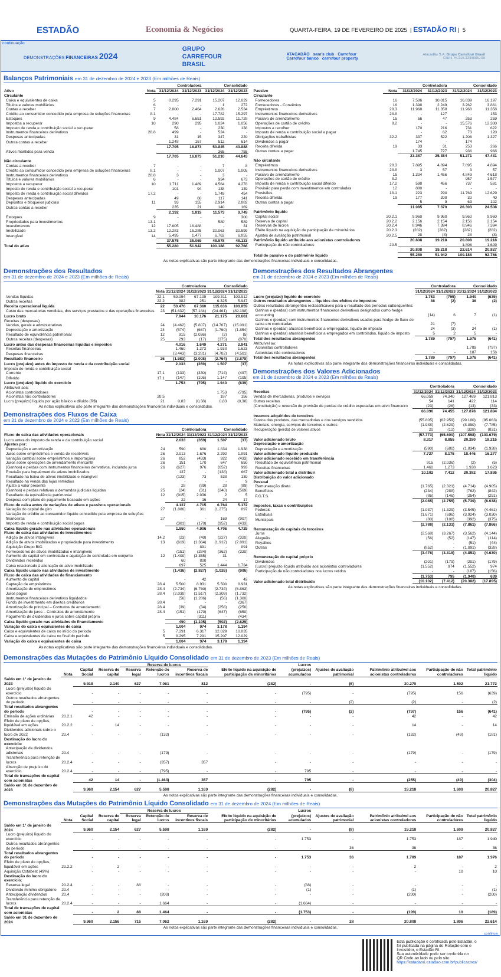ESTADÃO Economia & Negócios
QUARTA-FEIRA, 19 DE FEVEREIRO DE 2025 | ESTADÃO RI | 5
continuação
DEMONSTRAÇÕES FINANCEIRAS 2024
GRUPO
CARREFOUR
BRASIL
ATACADÃO sam's club Carrefour
Carrefour banco carrefour property
Atacadão S.A. Grupo Carrefour Brasil
CNPJ 75.315.333/0001-09
Balanços Patrimoniais em 31 de dezembro de 2024 e 2023 (Em milhões de Reais)
| | | Controladora | | Consolidado | |
| --- | --- | --- | --- | --- | --- |
| Ativo | Nota | 31/12/2024 | 31/12/2023 | 31/12/2024 | 31/12/2023 |
| Circulante | | | | | |
| Caixa e equivalentes de caixa | 5 | 8.295 | 7.291 | 15.207 | 12.029 |
| Títulos e valores mobiliários | 6 | - | - | 1 | 272 |
| Contas a receber | 7 | 2.800 | 2.464 | 2.626 | 2.534 |
| Crédito ao consumidor concedido pela empresa de soluções financeiras | 8.1 | - | - | 17.782 | 15.297 |
| Estoques | 9 | 4.484 | 6.651 | 12.592 | 11.728 |
| Impostos a recuperar | 10 | 290 | 295 | 1.024 | 1.056 |
| Imposto de renda e contribuição social a recuperar | | 58 | - | 230 | 138 |
| Instrumentos financeiros derivativos | 28.8 | 499 | - | 524 | - |
| Despesas antecipadas | | 31 | 15 | 347 | 220 |
| Outras contas a receber | | 1.248 | 157 | 512 | 614 |
| | | 17.705 | 16.873 | 50.845 | 43.888 |
| Ativos mantidos para venda | | - | - | 365 | 755 |
| | | 17.705 | 16.873 | 51.210 | 44.643 |
| Não circulante | | | | | |
| Contas a receber | 7 | - | - | 7 | 8 |
| Crédito ao consumidor concedido pela empresa de soluções financeiras | 8.1 | - | - | 1.007 | 1.005 |
| Instrumentos financeiros derivativos | 28.8 | 3 | - | 3 | - |
| Títulos e valores mobiliários | 6 | - | - | 934 | 673 |
| Impostos a recuperar | 10 | 1.711 | 1.489 | 4.564 | 4.278 |
| Imposto de renda e contribuição social a recuperar | | 101 | 94 | 138 | 139 |
| Imposto de renda e contribuição social diferidos | 17.2 | - | - | 1.749 | 454 |
| Despesas antecipadas | | 49 | 60 | 117 | 141 |
| Depósitos e bloqueios judiciais | 11 | 93 | 155 | 2.914 | 2.882 |
| Outras contas a receber | | 235 | 21 | 140 | 169 |
| | | 2.192 | 1.819 | 11.573 | 9.749 |
| Estoques | 9 | - | - | - | 300 |
| Propriedades para investimentos | 13.1 | - | - | 580 | 589 |
| Investimentos | 12 | 17.605 | 16.488 | - | 31 |
| Imobilizado | 13.2 | 12.283 | 15.285 | 30.063 | 30.599 |
| Intangível | 14 | 5.495 | 1.477 | 6.762 | 6.855 |
| | | 37.575 | 35.069 | 48.978 | 48.123 |
| Total do ativo | | 55.280 | 51.942 | 100.188 | 92.766 |
| | | Controladora | | Consolidado | |
| --- | --- | --- | --- | --- | --- |
| Passivo | Nota | 31/12/2024 | 31/12/2023 | 31/12/2024 | 31/12/2023 |
| Circulante | | | | | |
| Fornecedores | 16 | 7.506 | 10.015 | 16.839 | 16.197 |
| Fornecedores - Convênios | 16 | 1.398 | 2.249 | 3.262 | 3.861 |
| Empréstimos | 28.3 | 11.968 | 11.358 | 11.968 | 11.358 |
| Instrumentos financeiros derivativos | 28.8 | - | 127 | - | 153 |
| Passivo de arrendamento | 15 | 56 | 47 | 253 | 259 |
| Operações de cartão de crédito | 8.2 | - | - | 15.576 | 12.300 |
| Impostos a recolher | | 170 | 216 | 731 | 622 |
| Imposto de renda e contribuição social a pagar | | - | 62 | 73 | 120 |
| Obrigações trabalhistas | 32.2 | 337 | 522 | 1.206 | 1.327 |
| Dividendos a pagar | | 174 | - | 174 | - |
| Receita diferida | 19 | 33 | 31 | 253 | 266 |
| Outras contas a pagar | | 1.745 | 727 | 936 | 968 |
| | | 23.387 | 25.354 | 51.271 | 47.431 |
| Não circulante | | | | | |
| Empréstimos | 28.3 | 7.895 | 4.894 | 7.895 | 4.894 |
| Instrumentos financeiros derivativos | 28.8 | 3 | 57 | 3 | 57 |
| Passivo de arrendamento | 15 | 1.304 | 1.456 | 4.849 | 4.618 |
| Operações de cartão de crédito | 8.2 | - | - | 957 | 1.577 |
| Imposto de renda e contribuição social diferido | 17.2 | 598 | 456 | 737 | 591 |
| Provisão para perda com investimentos em controladas | 12 | 880 | - | - | - |
| Provisões | 18.1 | 223 | 290 | 11.769 | 12.629 |
| Receita diferida | 19 | 177 | 208 | 30 | 40 |
| Outras contas a pagar | | 5 | 9 | 63 | 102 |
| | | 11.085 | 7.370 | 26.303 | 24.508 |
| Patrimônio líquido | | | | | |
| Capital social | 20.2.1 | 9.960 | 9.960 | 9.960 | 9.960 |
| Reserva de capital | 20.2.2 | 2.156 | 2.154 | 2.156 | 2.154 |
| Reservas de lucros | 20.2.4 | 8.946 | 7.394 | 8.946 | 7.394 |
| Efeito líquido na aquisição de participação de minoritários | 20.2.3 | (282) | (282) | (282) | (282) |
| Ajustes de avaliação patrimonial | 20.2.5 | 28 | (8) | 28 | (8) |
| Patrimônio líquido atribuído aos acionistas controladores | | 20.808 | 19.218 | 20.808 | 19.218 |
| Participação de não controladores | 20.5 | - | - | 1.806 | 1.609 |
| | | 20.808 | 19.218 | 22.614 | 20.827 |
| Total do passivo e do patrimônio líquido | | 55.280 | 51.942 | 100.188 | 92.766 |
As notas explicativas são parte integrante das demonstrações financeiras individuais e consolidadas.
Demonstrações dos Resultados
em 31 de dezembro de 2024 e 2023 (Em milhões de Reais)
| | | Controladora | | Consolidado | |
| --- | --- | --- | --- | --- | --- |
| | Nota | 31/12/2024 | 31/12/2023 | 31/12/2024 | 31/12/2023 |
| Vendas líquidas | 22.1 | 59.094 | 67.109 | 109.311 | 103.912 |
| Outras receitas | 22.2 | 382 | 251 | 6.325 | 5.947 |
| Receita operacional líquida | 22 | 59.476 | 67.360 | 115.636 | 109.859 |
| Custo das mercadorias vendidas, dos serviços prestados e das operações financeiras | 23 | (51.632) | (57.184) | (94.461) | (89.198) |
| Lucro bruto | | 7.844 | 10.176 | 21.175 | 20.661 |
| Receitas (despesas) | | | | | |
| Vendas, gerais e administrativas | 24 | (4.462) | (5.807) | (14.767) | (15.091) |
| Depreciação e amortização | 24 | (574) | (667) | (1.760) | (1.854) |
| Resultado de equivalência patrimonial | 12 | 915 | (2.036) | (2) | (5) |
| Outras receitas (despesas) | 25 | 293 | (17) | (375) | (870) |
| Lucro antes das despesas financeiras líquidas e impostos | | 4.016 | 1.649 | 4.271 | 2.841 |
| Receitas financeiras | | 1.460 | 1.273 | 1.938 | 1.623 |
| Despesas financeiras | | (3.443) | (3.281) | (4.702) | (4.501) |
| Resultado financeiro | 26 | (1.983) | (2.008) | (2.764) | (2.878) |
| Lucro (prejuízo) antes do imposto de renda e da contribuição social | | 2.033 | (359) | 1.507 | (37) |
| Imposto de renda e contribuição social | | | | | |
| Corrente | 17.1 | (133) | (330) | (714) | (497) |
| Diferido | 17.1 | (147) | (106) | 1.147 | (105) |
| Lucro (prejuízo) líquido do exercício | | 1.753 | (795) | 1.940 | (639) |
| Atribuível aos: | | | | | |
| Acionistas controladores | | | | 1.753 | (795) |
| Acionistas não controladores | 20.5 | | | 187 | 156 |
| Lucro (prejuízo) líquido por ação básico e diluído (R$) | 21 | 0,83 | (0,38) | 0,83 | (0,38) |
As notas explicativas são parte integrante das demonstrações financeiras individuais e consolidadas.
Demonstrações dos Fluxos de Caixa
em 31 de dezembro de 2024 e 2023 (Em milhões de Reais)
| | | Controladora | | Consolidado | |
| --- | --- | --- | --- | --- | --- |
| Fluxo de caixa das atividades operacionais | Nota | 31/12/2024 | 31/12/2023 | 31/12/2024 | 31/12/2023 |
| Lucro antes do imposto de renda e da contribuição social | | 2.033 | (359) | 1.507 | (37) |
| Ajustes por: | | | | | |
| Depreciação e amortização | 24 | 590 | 680 | 1.834 | 1.938 |
| Juros sobre empréstimos e venda de recebíveis | 26 | 2.013 | 1.676 | 2.292 | 1.891 |
| Variação cambial sobre empréstimos e importações | 26 | 852 | (433) | 922 | (433) |
| Juros sobre operações de arrendamento mercantil | 26 | 151 | 170 | 647 | 650 |
| (Ganhos) e perdas com instrumentos financeiros derivativos, incluindo juros | 26 | (627) | 976 | (652) | 993 |
| Provisão para impairment de ativos imobilizados | | 137 | - | (138) | 667 |
| Resultado na baixa de ativos imobilizado e intangível | | (123) | 73 | 538 | 130 |
| Resultado na venda das lojas remédios | | - | - | - | 9 |
| Ajuste a valor presente | | 28 | (89) | 28 | (89) |
| (Ganhos) e perdas relativas a demandas judiciais líquidas | 25 | (24) | (31) | (240) | (569) |
| Resultado da equivalência patrimonial | 12 | (915) | 2.036 | 2 | 5 |
| Despesa com plano de pagamento baseado em ações | | 22 | 16 | 24 | 17 |
| Fluxo de caixa antes de variações de ativos e passivos operacionais | | 4.137 | 4.715 | 6.764 | 5.172 |
| Variação do capital de giro | 27 | (1.886) | 361 | (1.275) | 897 |
| Variação do crédito ao consumidor líquido concedido pela empresa de soluções financeiras | 27 | - | - | 169 | (907) |
| Imposto de renda e contribuição social pagos | | (301) | (170) | (952) | (433) |
| Caixa líquido gerado nas atividades operacionais | | 1.950 | 4.906 | 4.706 | 4.729 |
| Fluxo de caixa das atividades de investimentos | | | | | |
| Adição de ativos intangíveis | 14.2 | (23) | (40) | (227) | (320) |
| Adição de ativos imobilizados e propriedade para investimento | 13 | (619) | (1.364) | (1.912) | (2.891) |
| Aquisição Grupo BIG | | - | 891 | - | 891 |
| Fornecedores de ativos imobilizados e intangíveis | | (151) | (284) | (362) | (320) |
| Aumento de capital em controlada e aquisição de controlada em conjunto | 12 | (1.400) | (3.355) | 31 | - |
| Dividendos recebidos | | 60 | 800 | - | - |
| Caixa relacionado à alienação de ativo imobilizado | | 697 | 525 | 1.444 | 1.734 |
| Caixa líquido usado nas atividades de investimento | | (1.436) | (2.827) | (1.026) | (906) |
| Fluxo de caixa das atividades de financiamento | | | | | |
| Aumento de capital | | - | 42 | - | 42 |
| Captação de empréstimos | 28.4 | 5.500 | 8.931 | 5.500 | 8.931 |
| Amortização de empréstimos | 28.4 | (2.734) | (6.760) | (2.734) | (6.863) |
| Juros pagos | 28.4 | (2.030) | (1.517) | (2.309) | (1.732) |
| Instrumentos financeiros derivativos liquidados | | (56) | (1.286) | (56) | (1.300) |
| Fundo de investimento em direitos creditórios | 28.4 | - | - | - | (367) |
| Amortização de principal – Contratos de arrendamento | 28.4 | (39) | (34) | (256) | (256) |
| Amortização de juros – Contratos de arrendamento | 28.4 | (151) | (170) | (647) | (650) |
| Pagamento de dividendos e juros sobre capital próprio | | - | (311) | - | (434) |
| Caixa líquido gerado nas atividades de financiamento | | 490 | (1.105) | (502) | (2.629) |
| Variação do caixa e equivalentes de caixa | | 1.004 | 974 | 3.178 | 1.194 |
| Caixa e equivalentes de caixa no início do período | 5 | 7.291 | 6.317 | 12.029 | 10.835 |
| Caixa e equivalentes de caixa no final do período | 5 | 8.295 | 7.291 | 15.207 | 12.029 |
| Variação do caixa e equivalentes de caixa | | 1.004 | 974 | 3.178 | 1.194 |
As notas explicativas são parte integrante das demonstrações financeiras individuais e consolidadas.
Demonstrações dos Resultados Abrangentes
em 31 de dezembro de 2024 e 2023 (Em milhões de Reais)
| | Controladora | | Consolidado | |
| --- | --- | --- | --- | --- |
| | 31/12/2024 | 31/12/2023 | 31/12/2024 | 31/12/2023 |
| Lucro (prejuízo) líquido do exercício | 1.753 | (795) | 1.940 | (639) |
| Outros resultados abrangentes – líquidos dos efeitos de impostos: | 36 | (2) | 36 | (2) |
| Outros resultados abrangentes reclassificáveis para o resultado dos períodos subsequentes: | | | | |
| Ganhos e (perdas) com instrumentos financeiros derivativos designados como hedge accounting | (14) | 6 | 7 | (1) |
| Ganhos e (perdas) com instrumentos financeiros derivativos usados para hedge de fluxo de caixa em controladas | 21 | (7) | - | - |
| Ganhos e (perdas) atuariais benefícios a empregados, líquido de imposto | 24 | (3) | 24 | (1) |
| Ganhos e (perdas) atuariais benefícios a empregados em controladas, líquido de imposto | 5 | 2 | 5 | - |
| Total dos resultados abrangentes | 1.789 | (797) | 1.976 | (641) |
| Atribuível ao: | | | | |
| Acionistas controladores | | | 1.789 | (797) |
| Acionistas não controladores | - | - | 187 | 156 |
| Total dos resultados abrangentes | 1.789 | (797) | 1.976 | (641) |
As notas explicativas são parte integrante das demonstrações financeiras individuais e consolidadas.
Demonstrações dos Valores Adicionados
em 31 de dezembro de 2024 e 2023 (Em milhões de Reais)
| | Controladora | | Consolidado | |
| --- | --- | --- | --- | --- |
| Receitas | 31/12/2024 | 31/12/2023 | 31/12/2024 | 31/12/2023 |
| Vendas de mercadorias, produtos e serviços | 66.059 | 74.340 | 127.469 | 121.813 |
| Outras receitas | 54 | 141 | 422 | 114 |
| (Constituição) e reversão de provisão de perdas de crédito esperadas em ativo financeiro | (23) | (26) | (13) | (33) |
| | 66.090 | 74.455 | 127.878 | 121.894 |
| Insumos adquiridos de terceiros | | | | |
| Custos dos produtos, das mercadorias e dos serviços vendidos | (55.805) | (62.959) | (99.180) | (95.063) |
| Materiais, energia, serviços de terceiros e outros | (1.988) | (2.629) | (8.090) | (7.785) |
| Recuperação (perda) de valores ativos | 20 | (12) | (328) | (831) |
| | (57.773) | (65.600) | (107.598) | (103.679) |
| Valor adicionado bruto | 8.317 | 8.855 | 20.280 | 18.215 |
| Depreciação e amortização | | | | |
| Depreciação e amortização | (590) | (680) | (1.834) | (1.938) |
| Valor adicionado líquido produzido | 7.727 | 8.175 | 18.446 | 16.277 |
| Valor adicionado recebido em transferência | | | | |
| Resultado de equivalência patrimonial | 915 | (2.036) | (2) | (5) |
| Receitas financeiras | 1.460 | 1.273 | 1.938 | 1.623 |
| Valor adicionado total a distribuir | 10.102 | 7.412 | 20.382 | 17.895 |
| Distribuição do valor adicionado | | | | |
| Pessoal | | | | |
| Remuneração direta | (1.765) | (2.321) | (4.714) | (4.905) |
| Benefícios | (234) | (288) | (762) | (842) |
| F.G.T.S. | (86) | (146) | (254) | (291) |
| | (2.085) | (2.755) | (5.730) | (6.038) |
| Impostos, taxas e contribuições | | | | |
| Federais | (1.037) | (1.329) | (3.545) | (4.461) |
| Estaduais | (1.671) | (696) | (3.924) | (3.030) |
| Municipais | (80) | (108) | (392) | (375) |
| | (2.788) | (2.133) | (7.861) | (7.866) |
| Remuneração de capitais de terceiros | | | | |
| Juros | (2.568) | (3.267) | (3.562) | (4.144) |
| Aluguéis | (56) | (52) | (147) | (114) |
| Royalties | - | - | (51) | (44) |
| Outras | (852) | - | (1.091) | (328) |
| | (3.476) | (3.319) | (4.851) | (4.630) |
| Remuneração de capital próprio | | | | |
| Dividendos | (201) | (179) | (201) | (179) |
| (Lucro) prejuízo líquido atribuído aos acionistas controladores | (1.552) | 974 | (1.552) | 974 |
| Participação de não controladores nos lucros retidos | - | - | (187) | (156) |
| | (1.753) | 795 | (1.940) | 639 |
| Valor adicionado total distribuído | (10.102) | (7.412) | (20.382) | (17.895) |
As notas explicativas são parte integrante das demonstrações financeiras individuais e consolidadas.
Demonstrações das Mutações do Patrimônio Líquido Consolidado em 31 de dezembro de 2023 (Em milhões de Reais)
| | | | | Reserva de lucros | | | | Lucros | | | | |
| --- | --- | --- | --- | --- | --- | --- | --- | --- | --- | --- | --- | --- |
| | Nota | Capital Social | Reserva de capital | Reserva legal | Retenção de lucros | Reserva de incentivos fiscais | Efeito líquido na aquisição de participação de minoritários | (prejuízos) acumulados | Ajustes de avaliação patrimonial | Patrimônio atribuível aos acionistas controladores | Participação de não controladores | Total patrimônio líquido |
| Saldo em 1° de janeiro de 2023 | | 9.918 | 2.140 | 627 | 7.061 | 812 | (282) | - | (6) | 20.270 | 1.502 | 21.772 |
| Lucro (prejuízo) líquido do exercício | | - | - | - | - | - | - | (795) | - | (795) | 156 | (639) |
| Outros resultados abrangentes do período | | - | - | - | - | - | - | - | (2) | (2) | - | (2) |
| Total resultados abrangentes do período | | - | - | - | - | - | - | (795) | (2) | (797) | 156 | (641) |
| Emissão de ações ordinárias | 20.2.1 | 42 | - | - | - | - | - | - | - | 42 | - | 42 |
| Efeito de plano de opções, liquidável em ações | 20.2.2 | - | 14 | - | - | - | - | - | - | 14 | - | 14 |
| Dividendos adicionais sobre o lucro de 2022 | 20.4 | - | - | - | (132) | - | - | - | - | (132) | (49) | (181) |
| Destinação do lucro do exercício: | | | | | | | | | | | | |
| Antecipação de dividendos adicionais | 20.4 | - | - | - | (179) | - | - | - | - | (179) | - | (179) |
| Transferência para retenção de lucros | 20.2.4 | - | - | - | (357) | 357 | - | - | - | - | - | - |
| Absorção de prejuízo do exercício | 20.2.4 | - | - | - | (795) | - | - | 795 | - | - | - | - |
| Total de transações de capital com acionistas | | 42 | 14 | - | (1.463) | 357 | - | 795 | - | (255) | (49) | (304) |
| Saldo em 31 de dezembro de 2023 | | 9.960 | 2.154 | 627 | 5.598 | 1.169 | (282) | - | (8) | 19.218 | 1.609 | 20.827 |
As notas explicativas são parte integrante das demonstrações financeiras individuais e consolidadas.
Demonstrações das Mutações do Patrimônio Líquido Consolidado em 31 de dezembro de 2024 (Em milhões de Reais)
| | | | | Reserva de lucros | | | | Lucros | | | | |
| --- | --- | --- | --- | --- | --- | --- | --- | --- | --- | --- | --- | --- |
| | Nota | Capital Social | Reserva de capital | Reserva legal | Retenção de lucros | Reserva de incentivos fiscais | Efeito líquido na aquisição de participação de minoritários | (prejuízos) acumulados | Ajustes de avaliação patrimonial | Patrimônio atribuível aos acionistas controladores | Participação de não controladores | Total patrimônio líquido |
| Saldo em 1° de janeiro de 2024 | | 9.960 | 2.154 | 627 | 5.598 | 1.169 | (282) | - | (8) | 19.218 | 1.609 | 20.827 |
| Lucro (prejuízo) líquido do exercício | | - | - | - | - | - | - | 1.753 | - | 1.753 | 187 | 1.940 |
| Outros resultados abrangentes do período | | - | - | - | - | - | - | - | 36 | 36 | - | 36 |
| Total resultados abrangentes do período | | - | - | - | - | - | - | 1.753 | 36 | 1.789 | 187 | 1.976 |
| Efeito de plano de opções, liquidável em ações | 20.2.2 | - | 2 | - | - | - | - | - | - | 2 | - | 2 |
| Aquisição Cotabest (49%) | | - | - | - | - | - | - | - | - | - | 10 | 10 |
| Destinação do lucro do exercício: | | | | | | | | | | | | |
| Reserva legal | 20.2.4 | - | - | 88 | - | - | - | (88) | - | - | - | - |
| Dividendo mínimo obrigatório | 20.4 | - | - | - | - | - | - | (1) | - | (1) | - | (1) |
| Antecipação dividendos | 20.4 | - | - | - | (200) | - | - | - | - | (200) | - | (200) |
| Transferência para retenção de lucros | 20.2.4 | - | - | - | 1.664 | - | - | (1.664) | - | - | - | - |
| Total de transações de capital com acionistas | | - | 2 | 88 | 1.464 | - | - | (1.753) | - | (199) | 10 | (189) |
| Saldo em 31 de dezembro de 2024 | | 9.960 | 2.156 | 715 | 7.062 | 1.169 | (282) | - | 28 | 20.808 | 1.806 | 22.614 |
As notas explicativas são parte integrante das demonstrações financeiras individuais e consolidadas.
continua
Esta publicação é certificada pelo Estadão, e
foi publicada na página de Relação com o
Investidor, o Estadão RI.
Sua autenticidade pode ser conferida no
QR Code ao lado ou pelo site:
https://estadaori.estadao.com.br/publicacoes/